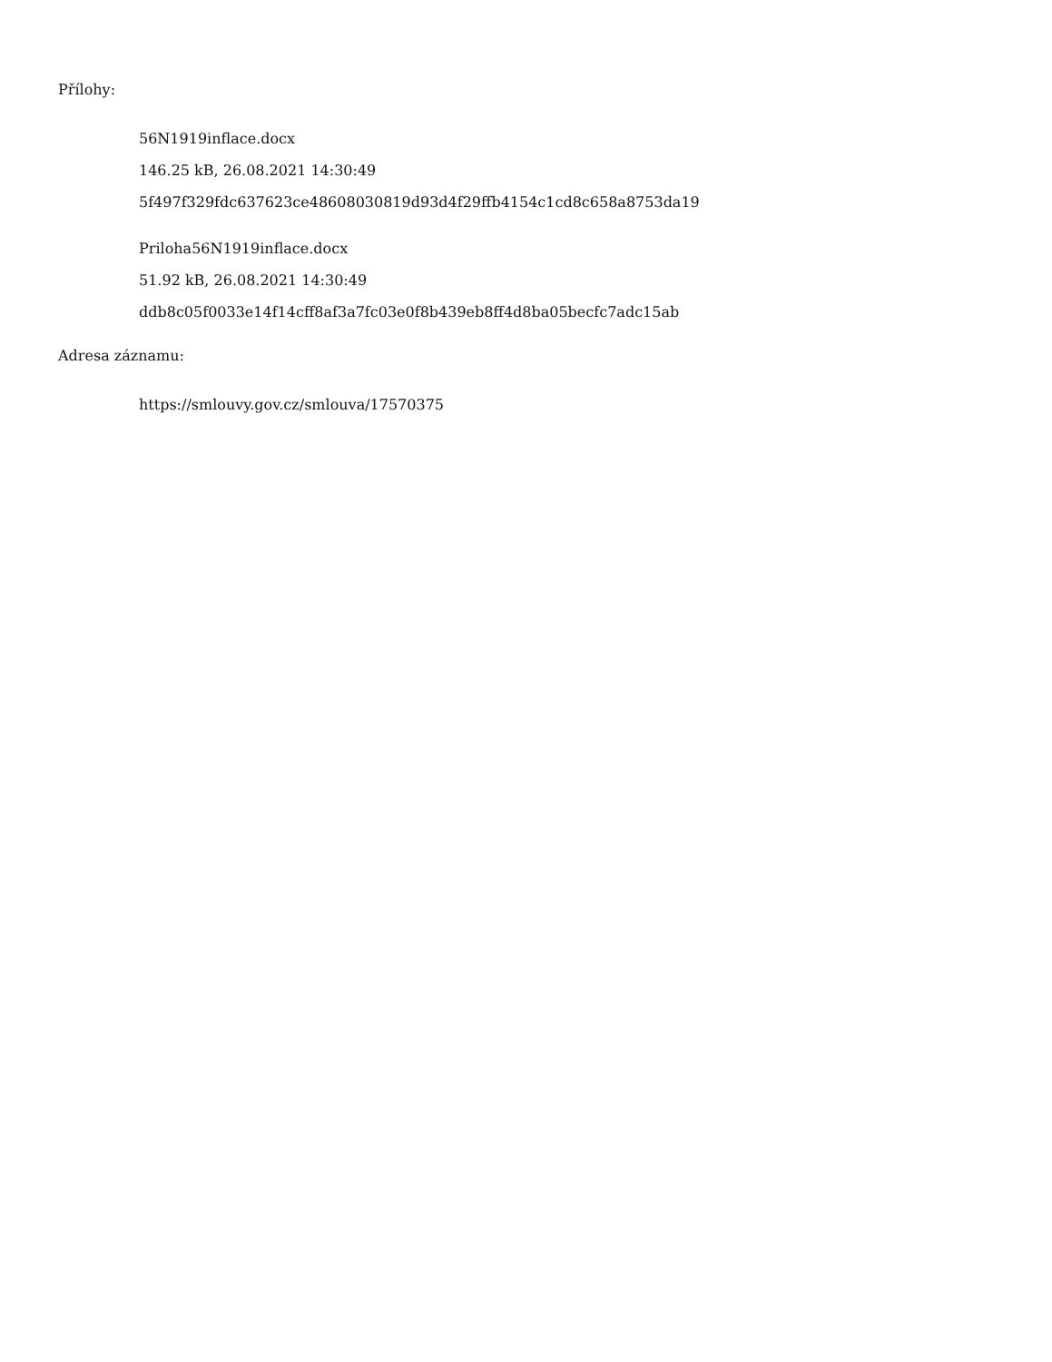Přílohy:
56N1919inflace.docx
146.25 kB, 26.08.2021 14:30:49
5f497f329fdc637623ce48608030819d93d4f29ffb4154c1cd8c658a8753da19
Priloha56N1919inflace.docx
51.92 kB, 26.08.2021 14:30:49
ddb8c05f0033e14f14cff8af3a7fc03e0f8b439eb8ff4d8ba05becfc7adc15ab
Adresa záznamu:
https://smlouvy.gov.cz/smlouva/17570375